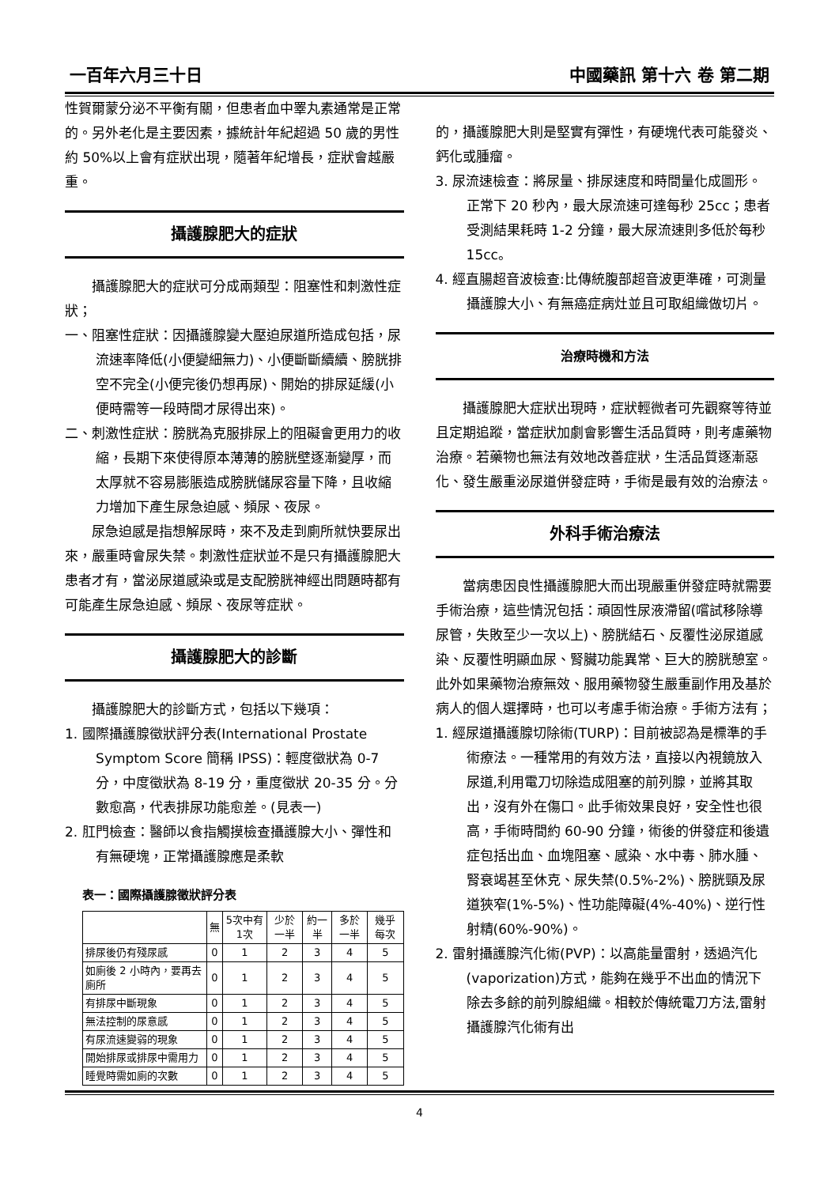一百年六月三十日 中國藥訊 第十六 卷 第二期
性賀爾蒙分泌不平衡有關，但患者血中睪丸素通常是正常的。另外老化是主要因素，據統計年紀超過 50 歲的男性約 50%以上會有症狀出現，隨著年紀增長，症狀會越嚴重。
攝護腺肥大的症狀
攝護腺肥大的症狀可分成兩類型：阻塞性和刺激性症狀；
一、阻塞性症狀：因攝護腺變大壓迫尿道所造成包括，尿流速率降低(小便變細無力)、小便斷斷續續、膀胱排空不完全(小便完後仍想再尿)、開始的排尿延緩(小便時需等一段時間才尿得出來)。
二、刺激性症狀：膀胱為克服排尿上的阻礙會更用力的收縮，長期下來使得原本薄薄的膀胱壁逐漸變厚，而太厚就不容易膨脹造成膀胱儲尿容量下降，且收縮力增加下產生尿急迫感、頻尿、夜尿。
尿急迫感是指想解尿時，來不及走到廁所就快要尿出來，嚴重時會尿失禁。刺激性症狀並不是只有攝護腺肥大患者才有，當泌尿道感染或是支配膀胱神經出問題時都有可能產生尿急迫感、頻尿、夜尿等症狀。
攝護腺肥大的診斷
攝護腺肥大的診斷方式，包括以下幾項：
1. 國際攝護腺徵狀評分表(International Prostate Symptom Score 簡稱 IPSS)：輕度徵狀為 0-7 分，中度徵狀為 8-19 分，重度徵狀 20-35 分。分數愈高，代表排尿功能愈差。(見表一)
2. 肛門檢查：醫師以食指觸摸檢查攝護腺大小、彈性和有無硬塊，正常攝護腺應是柔軟
表一：國際攝護腺徵狀評分表
| | 無 | 5次中有1次 | 少於一半 | 約一半 | 多於一半 | 幾乎每次 |
| --- | --- | --- | --- | --- | --- | --- |
| 排尿後仍有殘尿感 | 0 | 1 | 2 | 3 | 4 | 5 |
| 如廁後 2 小時內，要再去廁所 | 0 | 1 | 2 | 3 | 4 | 5 |
| 有排尿中斷現象 | 0 | 1 | 2 | 3 | 4 | 5 |
| 無法控制的尿意感 | 0 | 1 | 2 | 3 | 4 | 5 |
| 有尿流速變弱的現象 | 0 | 1 | 2 | 3 | 4 | 5 |
| 開始排尿或排尿中需用力 | 0 | 1 | 2 | 3 | 4 | 5 |
| 睡覺時需如廁的次數 | 0 | 1 | 2 | 3 | 4 | 5 |
的，攝護腺肥大則是堅實有彈性，有硬塊代表可能發炎、鈣化或腫瘤。
3. 尿流速檢查：將尿量、排尿速度和時間量化成圖形。正常下 20 秒內，最大尿流速可達每秒 25cc；患者受測結果耗時 1-2 分鐘，最大尿流速則多低於每秒 15cc。
4. 經直腸超音波檢查:比傳統腹部超音波更準確，可測量攝護腺大小、有無癌症病灶並且可取組織做切片。
治療時機和方法
攝護腺肥大症狀出現時，症狀輕微者可先觀察等待並且定期追蹤，當症狀加劇會影響生活品質時，則考慮藥物治療。若藥物也無法有效地改善症狀，生活品質逐漸惡化、發生嚴重泌尿道併發症時，手術是最有效的治療法。
外科手術治療法
當病患因良性攝護腺肥大而出現嚴重併發症時就需要手術治療，這些情況包括：頑固性尿液滯留(嚐試移除導尿管，失敗至少一次以上)、膀胱結石、反覆性泌尿道感染、反覆性明顯血尿、腎臟功能異常、巨大的膀胱憩室。此外如果藥物治療無效、服用藥物發生嚴重副作用及基於病人的個人選擇時，也可以考慮手術治療。手術方法有；
1. 經尿道攝護腺切除術(TURP)：目前被認為是標準的手術療法。一種常用的有效方法，直接以內視鏡放入尿道,利用電刀切除造成阻塞的前列腺，並將其取出，沒有外在傷口。此手術效果良好，安全性也很高，手術時間約 60-90 分鐘，術後的併發症和後遺症包括出血、血塊阻塞、感染、水中毒、肺水腫、腎衰竭甚至休克、尿失禁(0.5%-2%)、膀胱頸及尿道狹窄(1%-5%)、性功能障礙(4%-40%)、逆行性射精(60%-90%)。
2. 雷射攝護腺汽化術(PVP)：以高能量雷射，透過汽化(vaporization)方式，能夠在幾乎不出血的情況下除去多餘的前列腺組織。相較於傳統電刀方法,雷射攝護腺汽化術有出
4